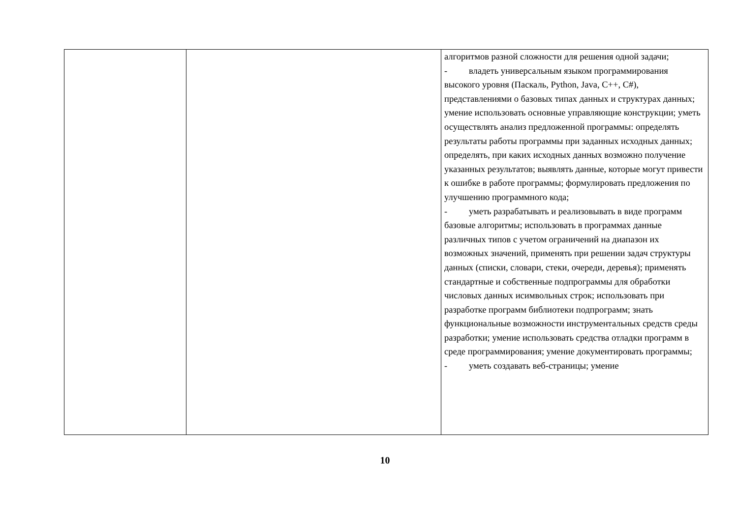| | | алгоритмов разной сложности для решения одной задачи; - владеть универсальным языком программирования высокого уровня (Паскаль, Python, Java, C++, C#), представлениями о базовых типах данных и структурах данных; умение использовать основные управляющие конструкции; уметь осуществлять анализ предложенной программы: определять результаты работы программы при заданных исходных данных; определять, при каких исходных данных возможно получение указанных результатов; выявлять данные, которые могут привести к ошибке в работе программы; формулировать предложения по улучшению программного кода; - уметь разрабатывать и реализовывать в виде программ базовые алгоритмы; использовать в программах данные различных типов с учетом ограничений на диапазон их возможных значений, применять при решении задач структуры данных (списки, словари, стеки, очереди, деревья); применять стандартные и собственные подпрограммы для обработки числовых данных исимвольных строк; использовать при разработке программ библиотеки подпрограмм; знать функциональные возможности инструментальных средств среды разработки; умение использовать средства отладки программ в среде программирования; умение документировать программы; - уметь создавать веб-страницы; умение |
10